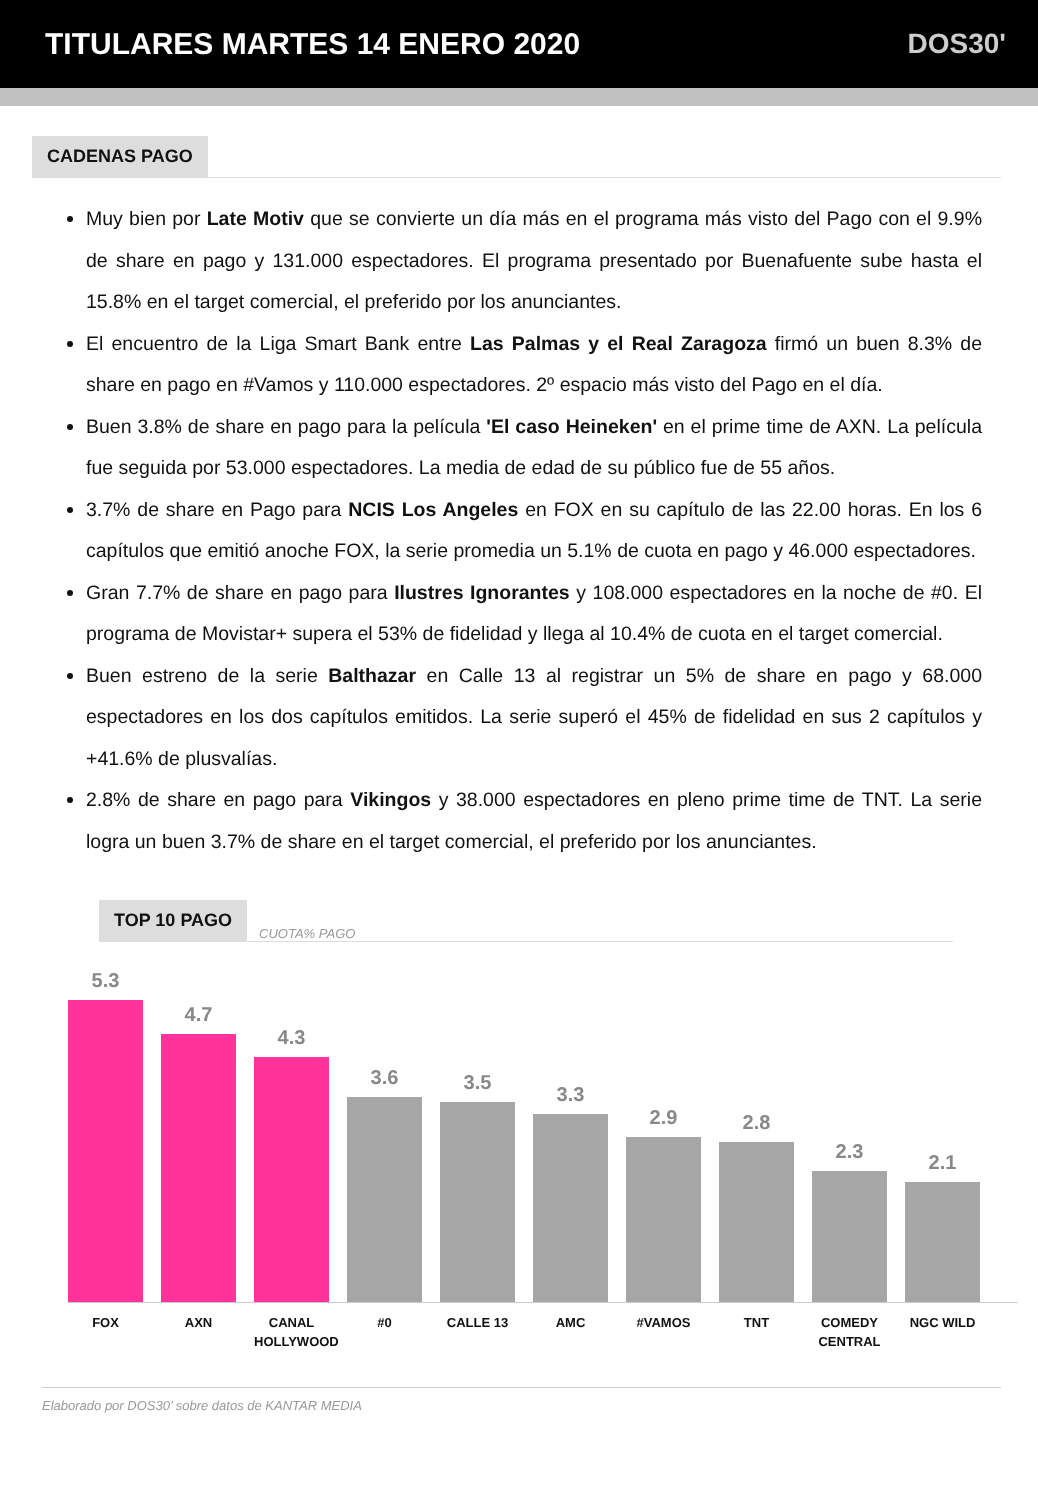TITULARES MARTES 14 ENERO 2020 DOS30'
CADENAS PAGO
Muy bien por Late Motiv que se convierte un día más en el programa más visto del Pago con el 9.9% de share en pago y 131.000 espectadores. El programa presentado por Buenafuente sube hasta el 15.8% en el target comercial, el preferido por los anunciantes.
El encuentro de la Liga Smart Bank entre Las Palmas y el Real Zaragoza firmó un buen 8.3% de share en pago en #Vamos y 110.000 espectadores. 2º espacio más visto del Pago en el día.
Buen 3.8% de share en pago para la película 'El caso Heineken' en el prime time de AXN. La película fue seguida por 53.000 espectadores. La media de edad de su público fue de 55 años.
3.7% de share en Pago para NCIS Los Angeles en FOX en su capítulo de las 22.00 horas. En los 6 capítulos que emitió anoche FOX, la serie promedia un 5.1% de cuota en pago y 46.000 espectadores.
Gran 7.7% de share en pago para Ilustres Ignorantes y 108.000 espectadores en la noche de #0. El programa de Movistar+ supera el 53% de fidelidad y llega al 10.4% de cuota en el target comercial.
Buen estreno de la serie Balthazar en Calle 13 al registrar un 5% de share en pago y 68.000 espectadores en los dos capítulos emitidos. La serie superó el 45% de fidelidad en sus 2 capítulos y +41.6% de plusvalías.
2.8% de share en pago para Vikingos y 38.000 espectadores en pleno prime time de TNT. La serie logra un buen 3.7% de share en el target comercial, el preferido por los anunciantes.
TOP 10 PAGO CUOTA% PAGO
5.3
4.7
4.3
3.6
3.5
3.3
2.9
2.8
2.3
2.1
FOX AXN CANAL HOLLYWOOD
#0 CALLE 13 AMC #VAMOS TNT COMEDY CENTRAL
NGC WILD
Elaborado por DOS30’ sobre datos de KANTAR MEDIA